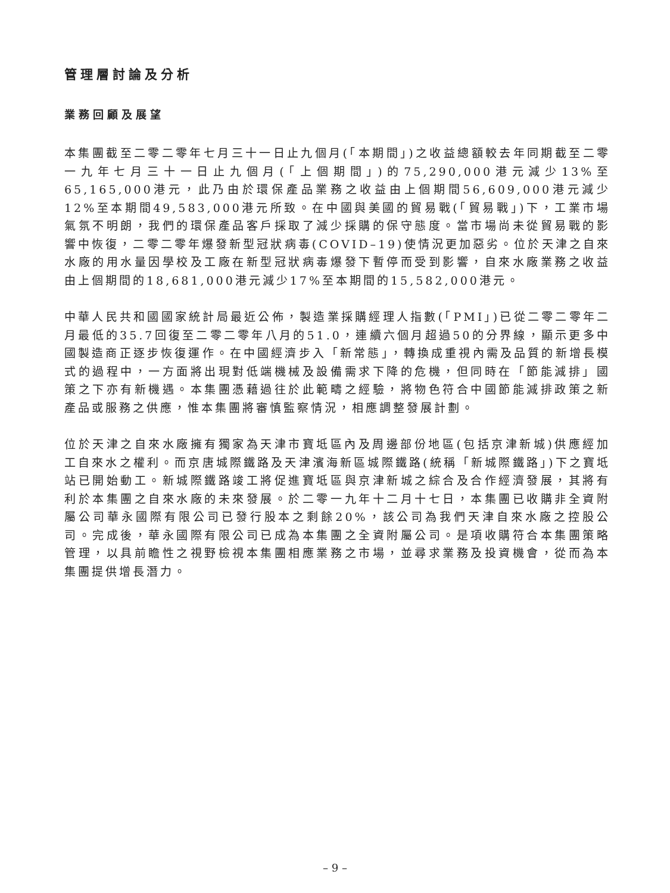管理層討論及分析
業務回顧及展望
本集團截至二零二零年七月三十一日止九個月(「本期間」)之收益總額較去年同期截至二零一九年七月三十一日止九個月(「上個期間」)的75,290,000港元減少13%至65,165,000港元，此乃由於環保產品業務之收益由上個期間56,609,000港元減少12%至本期間49,583,000港元所致。在中國與美國的貿易戰(「貿易戰」)下，工業市場氣氛不明朗，我們的環保產品客戶採取了減少採購的保守態度。當市場尚未從貿易戰的影響中恢復，二零二零年爆發新型冠狀病毒(COVID–19)使情況更加惡劣。位於天津之自來水廠的用水量因學校及工廠在新型冠狀病毒爆發下暫停而受到影響，自來水廠業務之收益由上個期間的18,681,000港元減少17%至本期間的15,582,000港元。
中華人民共和國國家統計局最近公佈，製造業採購經理人指數(「PMI」)已從二零二零年二月最低的35.7回復至二零二零年八月的51.0，連續六個月超過50的分界線，顯示更多中國製造商正逐步恢復運作。在中國經濟步入「新常態」，轉換成重視內需及品質的新增長模式的過程中，一方面將出現對低端機械及設備需求下降的危機，但同時在「節能減排」國策之下亦有新機遇。本集團憑藉過往於此範疇之經驗，將物色符合中國節能減排政策之新產品或服務之供應，惟本集團將審慎監察情況，相應調整發展計劃。
位於天津之自來水廠擁有獨家為天津市寶坻區內及周邊部份地區(包括京津新城)供應經加工自來水之權利。而京唐城際鐵路及天津濱海新區城際鐵路(統稱「新城際鐵路」)下之寶坻站已開始動工。新城際鐵路竣工將促進寶坻區與京津新城之綜合及合作經濟發展，其將有利於本集團之自來水廠的未來發展。於二零一九年十二月十七日，本集團已收購非全資附屬公司華永國際有限公司已發行股本之剩餘20%，該公司為我們天津自來水廠之控股公司。完成後，華永國際有限公司已成為本集團之全資附屬公司。是項收購符合本集團策略管理，以具前瞻性之視野檢視本集團相應業務之市場，並尋求業務及投資機會，從而為本集團提供增長潛力。
– 9 –